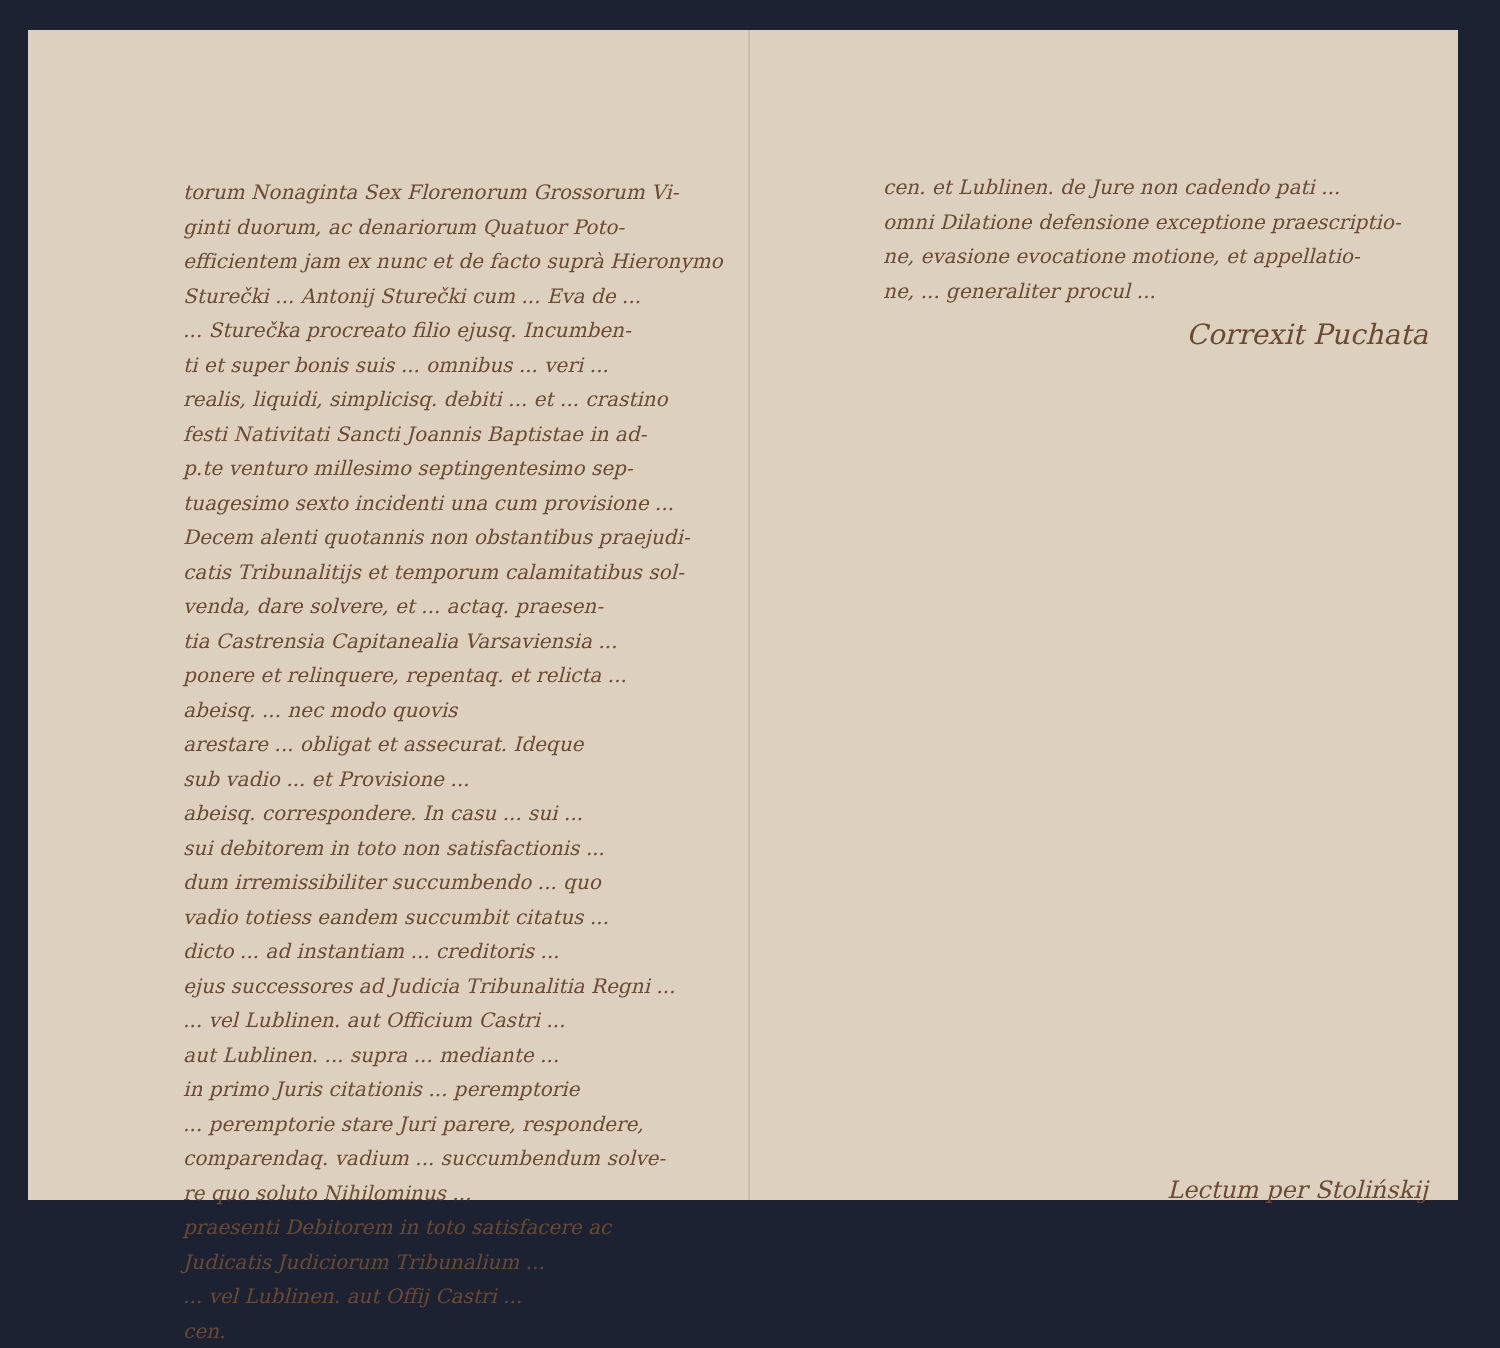torum Nonaginta Sex Florenorum Grossorum Vi-
ginti duorum, ac denariorum Quatuor Poto-
efficientem jam ex nunc et de facto suprà Hieronymo
Sturečki ... Antonij Sturečki cum ... Eva de ...
... Sturečka procreato filio ejusq. Incumben-
ti et super bonis suis ... omnibus ... veri ...
realis, liquidi, simplicisq. debiti ... et ... crastino
festi Nativitati Sancti Joannis Baptistae in ad-
p.te venturo millesimo septingentesimo sep-
tuagesimo sexto incidenti una cum provisione ...
Decem alenti quotannis non obstantibus praejudi-
catis Tribunalitijs et temporum calamitatibus sol-
venda, dare solvere, et ... actaq. praesen-
tia Castrensia Capitanealia Varsaviensia ...
ponere et relinquere, repentaq. et relicta ...
abeisq. ... nec modo quovis
arestare ... obligat et assecurat. Ideque
sub vadio ... et Provisione ...
abeisq. correspondere. In casu ... sui ...
sui debitorem in toto non satisfactionis ...
dum irremissibiliter succumbendo ... quo
vadio totiess eandem succumbit citatus ...
dicto ... ad instantiam ... creditoris ...
ejus successores ad Judicia Tribunalitia Regni ...
... vel Lublinen. aut Officium Castri ...
aut Lublinen. ... supra ... mediante ...
in primo Juris citationis ... peremptorie
... peremptorie stare Juri parere, respondere,
comparendaq. vadium ... succumbendum solve-
re quo soluto Nihilominus ...
praesenti Debitorem in toto satisfacere ac
Judicatis Judiciorum Tribunalium ...
... vel Lublinen. aut Offij Castri ...
cen.
cen. et Lublinen. de Jure non cadendo pati ...
omni Dilatione defensione exceptione praescriptio-
ne, evasione evocatione motione, et appellatio-
ne, ... generaliter procul ...
Correxit Puchata
Lectum per Stolińskij